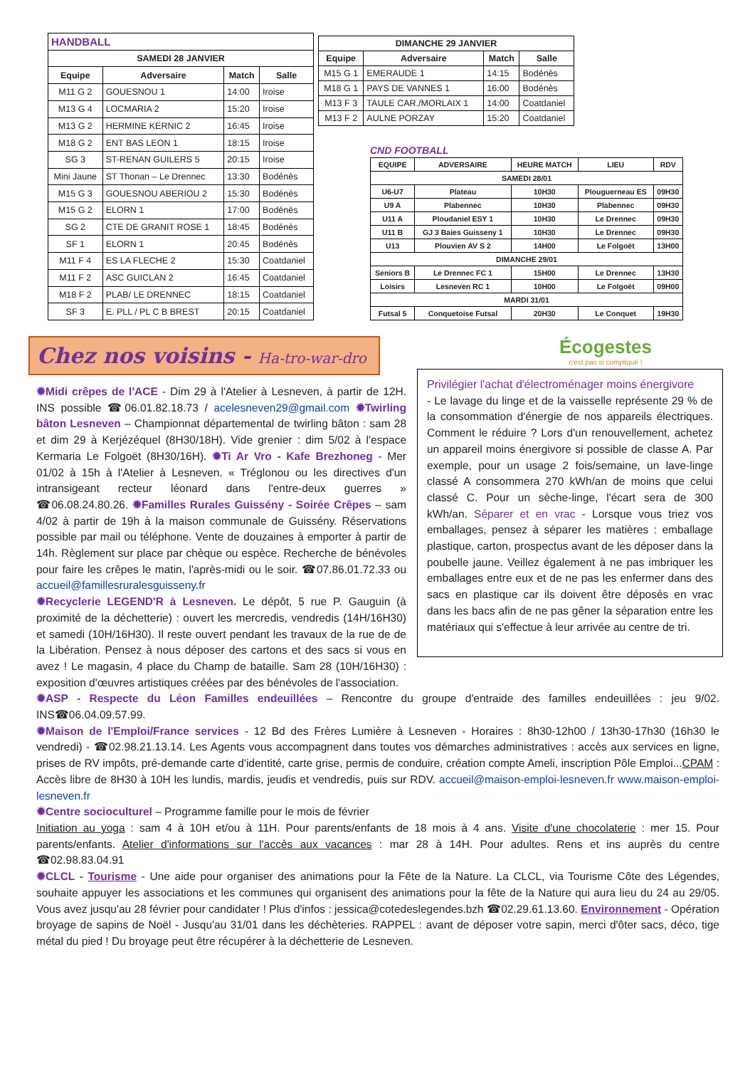| HANDBALL | | | |
| --- | --- | --- | --- |
| SAMEDI 28 JANVIER | | | |
| Equipe | Adversaire | Match | Salle |
| M11 G 2 | GOUESNOU 1 | 14:00 | Iroise |
| M13 G 4 | LOCMARIA 2 | 15:20 | Iroise |
| M13 G 2 | HERMINE KERNIC 2 | 16:45 | Iroise |
| M18 G 2 | ENT BAS LEON 1 | 18:15 | Iroise |
| SG 3 | ST-RENAN GUILERS 5 | 20:15 | Iroise |
| Mini Jaune | ST Thonan – Le Drennec | 13:30 | Bodénès |
| M15 G 3 | GOUESNOU ABERIOU 2 | 15:30 | Bodénès |
| M15 G 2 | ELORN 1 | 17:00 | Bodénès |
| SG 2 | CTE DE GRANIT ROSE 1 | 18:45 | Bodénès |
| SF 1 | ELORN 1 | 20:45 | Bodénès |
| M11 F 4 | ES LA FLECHE 2 | 15:30 | Coatdaniel |
| M11 F 2 | ASC GUICLAN 2 | 16:45 | Coatdaniel |
| M18 F 2 | PLAB/ LE DRENNEC | 18:15 | Coatdaniel |
| SF 3 | E. PLL / PL C B BREST | 20:15 | Coatdaniel |
| DIMANCHE 29 JANVIER | | | |
| --- | --- | --- | --- |
| Equipe | Adversaire | Match | Salle |
| M15 G 1 | EMERAUDE 1 | 14:15 | Bodénès |
| M18 G 1 | PAYS DE VANNES 1 | 16:00 | Bodénès |
| M13 F 3 | TAULE CAR./MORLAIX 1 | 14:00 | Coatdaniel |
| M13 F 2 | AULNE PORZAY | 15:20 | Coatdaniel |
CND FOOTBALL
| EQUIPE | ADVERSAIRE | HEURE MATCH | LIEU | RDV |
| --- | --- | --- | --- | --- |
| SAMEDI 28/01 | | | | |
| U6-U7 | Plateau | 10H30 | Plouguerneau ES | 09H30 |
| U9 A | Plabennec | 10H30 | Plabennec | 09H30 |
| U11 A | Ploudaniel ESY 1 | 10H30 | Le Drennec | 09H30 |
| U11 B | GJ 3 Baies Guisseny 1 | 10H30 | Le Drennec | 09H30 |
| U13 | Plouvien AV S 2 | 14H00 | Le Folgoët | 13H00 |
| DIMANCHE 29/01 | | | | |
| Seniors B | Le Drennec FC 1 | 15H00 | Le Drennec | 13H30 |
| Loisirs | Lesneven RC 1 | 10H00 | Le Folgoët | 09H00 |
| MARDI 31/01 | | | | |
| Futsal 5 | Conquetoise Futsal | 20H30 | Le Conquet | 19H30 |
Chez nos voisins - Ha-tro-war-dro
✹Midi crêpes de l'ACE - Dim 29 à l'Atelier à Lesneven, à partir de 12H. INS possible ☎06.01.82.18.73 / acelesneven29@gmail.com ✹Twirling bâton Lesneven – Championnat départemental de twirling bâton : sam 28 et dim 29 à Kerjézéquel (8H30/18H). Vide grenier : dim 5/02 à l'espace Kermaria Le Folgoët (8H30/16H). ✹Ti Ar Vro - Kafe Brezhoneg - Mer 01/02 à 15h à l'Atelier à Lesneven. « Tréglonou ou les directives d'un intransigeant recteur léonard dans l'entre-deux guerres » ☎06.08.24.80.26. ✹Familles Rurales Guissény - Soirée Crêpes – sam 4/02 à partir de 19h à la maison communale de Guissény. Réservations possible par mail ou téléphone. Vente de douzaines à emporter à partir de 14h. Règlement sur place par chèque ou espèce. Recherche de bénévoles pour faire les crêpes le matin, l'après-midi ou le soir. ☎07.86.01.72.33 ou accueil@famillesruralesguisseny.fr
✹Recyclerie LEGEND'R à Lesneven. Le dépôt, 5 rue P. Gauguin (à proximité de la déchetterie) : ouvert les mercredis, vendredis (14H/16H30) et samedi (10H/16H30). Il reste ouvert pendant les travaux de la rue de de la Libération. Pensez à nous déposer des cartons et des sacs si vous en avez ! Le magasin, 4 place du Champ de bataille. Sam 28 (10H/16H30) : exposition d'œuvres artistiques créées par des bénévoles de l'association.
Écogestes
c'est pas si compliqué !
Privilégier l'achat d'électroménager moins énergivore
- Le lavage du linge et de la vaisselle représente 29 % de la consommation d'énergie de nos appareils électriques. Comment le réduire ? Lors d'un renouvellement, achetez un appareil moins énergivore si possible de classe A. Par exemple, pour un usage 2 fois/semaine, un lave-linge classé A consommera 270 kWh/an de moins que celui classé C. Pour un sèche-linge, l'écart sera de 300 kWh/an. Séparer et en vrac - Lorsque vous triez vos emballages, pensez à séparer les matières : emballage plastique, carton, prospectus avant de les déposer dans la poubelle jaune. Veillez également à ne pas imbriquer les emballages entre eux et de ne pas les enfermer dans des sacs en plastique car ils doivent être déposés en vrac dans les bacs afin de ne pas gêner la séparation entre les matériaux qui s'effectue à leur arrivée au centre de tri.
✹ASP - Respecte du Léon Familles endeuillées – Rencontre du groupe d'entraide des familles endeuillées : jeu 9/02. INS☎06.04.09.57.99.
✹Maison de l'Emploi/France services - 12 Bd des Frères Lumière à Lesneven - Horaires : 8h30-12h00 / 13h30-17h30 (16h30 le vendredi) - ☎02.98.21.13.14. Les Agents vous accompagnent dans toutes vos démarches administratives : accès aux services en ligne, prises de RV impôts, pré-demande carte d'identité, carte grise, permis de conduire, création compte Ameli, inscription Pôle Emploi...CPAM : Accès libre de 8H30 à 10H les lundis, mardis, jeudis et vendredis, puis sur RDV. accueil@maison-emploi-lesneven.fr www.maison-emploi-lesneven.fr
✹Centre socioculturel – Programme famille pour le mois de février
Initiation au yoga : sam 4 à 10H et/ou à 11H. Pour parents/enfants de 18 mois à 4 ans. Visite d'une chocolaterie : mer 15. Pour parents/enfants. Atelier d'informations sur l'accès aux vacances : mar 28 à 14H. Pour adultes. Rens et ins auprès du centre ☎02.98.83.04.91
✹CLCL - Tourisme - Une aide pour organiser des animations pour la Fête de la Nature. La CLCL, via Tourisme Côte des Légendes, souhaite appuyer les associations et les communes qui organisent des animations pour la fête de la Nature qui aura lieu du 24 au 29/05. Vous avez jusqu'au 28 février pour candidater ! Plus d'infos : jessica@cotedeslegendes.bzh ☎02.29.61.13.60. Environnement - Opération broyage de sapins de Noël - Jusqu'au 31/01 dans les déchèteries. RAPPEL : avant de déposer votre sapin, merci d'ôter sacs, déco, tige métal du pied ! Du broyage peut être récupérer à la déchetterie de Lesneven.